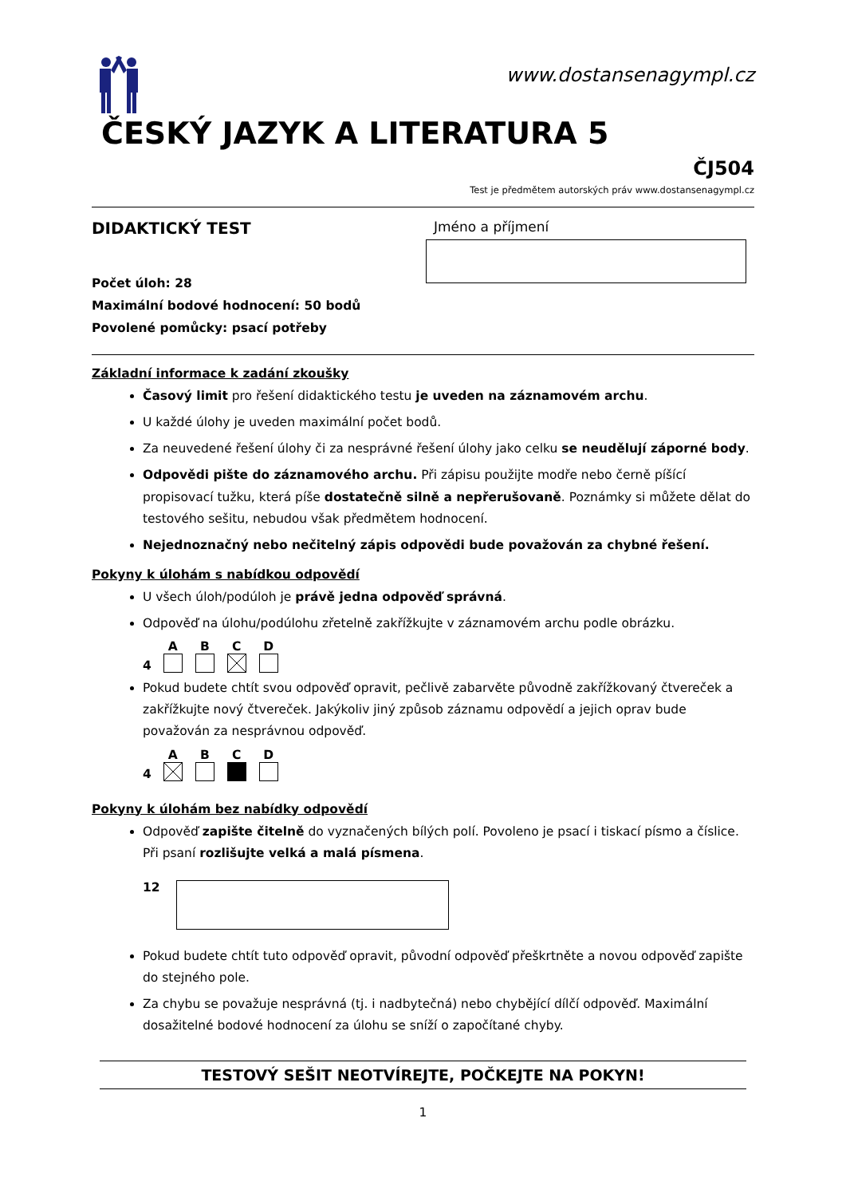www.dostansenagympl.cz
ČESKÝ JAZYK A LITERATURA 5
ČJ504
Test je předmětem autorských práv www.dostansenagympl.cz
DIDAKTICKÝ TEST
Počet úloh: 28
Maximální bodové hodnocení: 50 bodů
Povolené pomůcky: psací potřeby
Jméno a příjmení
Základní informace k zadání zkoušky
Časový limit pro řešení didaktického testu je uveden na záznamovém archu.
U každé úlohy je uveden maximální počet bodů.
Za neuvedené řešení úlohy či za nesprávné řešení úlohy jako celku se neudělují záporné body.
Odpovědi pište do záznamového archu. Při zápisu použijte modře nebo černě píšící propisovací tužku, která píše dostatečně silně a nepřerušovaně. Poznámky si můžete dělat do testového sešitu, nebudou však předmětem hodnocení.
Nejednoznačný nebo nečitelný zápis odpovědi bude považován za chybné řešení.
Pokyny k úlohám s nabídkou odpovědí
U všech úloh/podúloh je právě jedna odpověď správná.
Odpověď na úlohu/podúlohu zřetelně zakřížkujte v záznamovém archu podle obrázku.
4
A
B
C
D
Pokud budete chtít svou odpověď opravit, pečlivě zabarvěte původně zakřížkovaný čtvereček a zakřížkujte nový čtvereček. Jakýkoliv jiný způsob záznamu odpovědí a jejich oprav bude považován za nesprávnou odpověď.
4
A
B
C
D
Pokyny k úlohám bez nabídky odpovědí
Odpověď zapište čitelně do vyznačených bílých polí. Povoleno je psací i tiskací písmo a číslice. Při psaní rozlišujte velká a malá písmena.
12
Pokud budete chtít tuto odpověď opravit, původní odpověď přeškrtněte a novou odpověď zapište do stejného pole.
Za chybu se považuje nesprávná (tj. i nadbytečná) nebo chybějící dílčí odpověď. Maximální dosažitelné bodové hodnocení za úlohu se sníží o započítané chyby.
TESTOVÝ SEŠIT NEOTVÍREJTE, POČKEJTE NA POKYN!
1